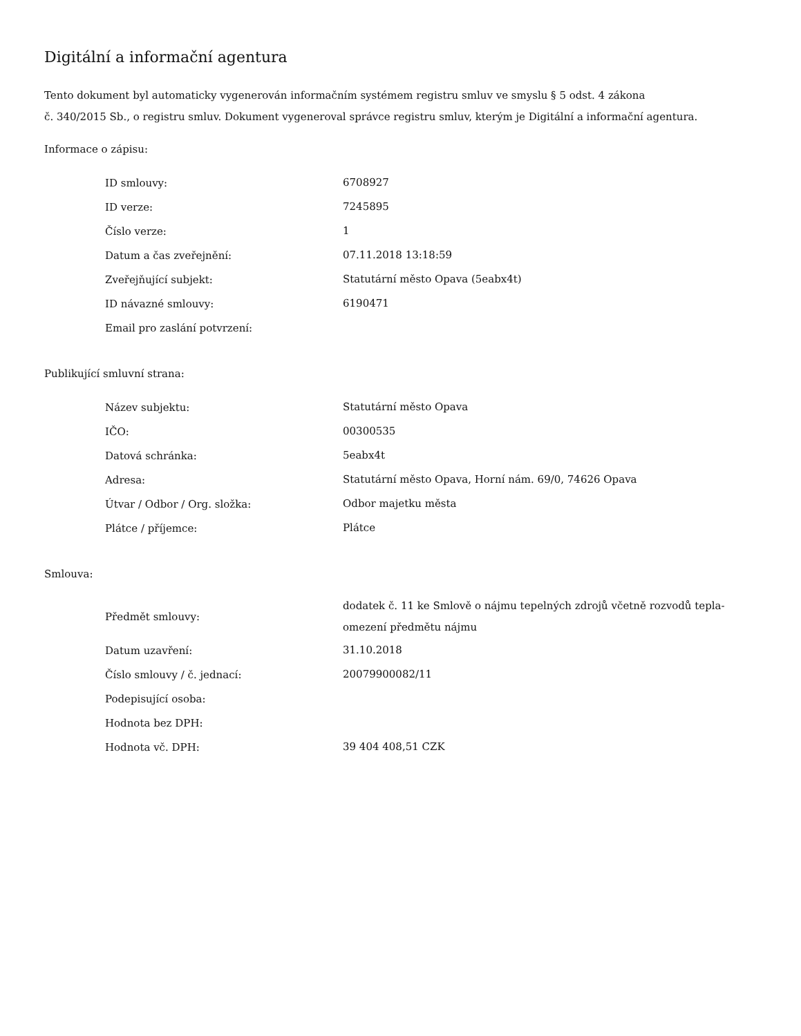Digitální a informační agentura
Tento dokument byl automaticky vygenerován informačním systémem registru smluv ve smyslu § 5 odst. 4 zákona
č. 340/2015 Sb., o registru smluv. Dokument vygeneroval správce registru smluv, kterým je Digitální a informační agentura.
Informace o zápisu:
| ID smlouvy: | 6708927 |
| ID verze: | 7245895 |
| Číslo verze: | 1 |
| Datum a čas zveřejnění: | 07.11.2018 13:18:59 |
| Zveřejňující subjekt: | Statutární město Opava (5eabx4t) |
| ID návazné smlouvy: | 6190471 |
| Email pro zaslání potvrzení: | |
Publikující smluvní strana:
| Název subjektu: | Statutární město Opava |
| IČO: | 00300535 |
| Datová schránka: | 5eabx4t |
| Adresa: | Statutární město Opava, Horní nám. 69/0, 74626 Opava |
| Útvar / Odbor / Org. složka: | Odbor majetku města |
| Plátce / příjemce: | Plátce |
Smlouva:
| Předmět smlouvy: | dodatek č. 11 ke Smlově o nájmu tepelných zdrojů včetně rozvodů tepla-omezení předmětu nájmu |
| Datum uzavření: | 31.10.2018 |
| Číslo smlouvy / č. jednací: | 20079900082/11 |
| Podepisující osoba: | |
| Hodnota bez DPH: | |
| Hodnota vč. DPH: | 39 404 408,51 CZK |